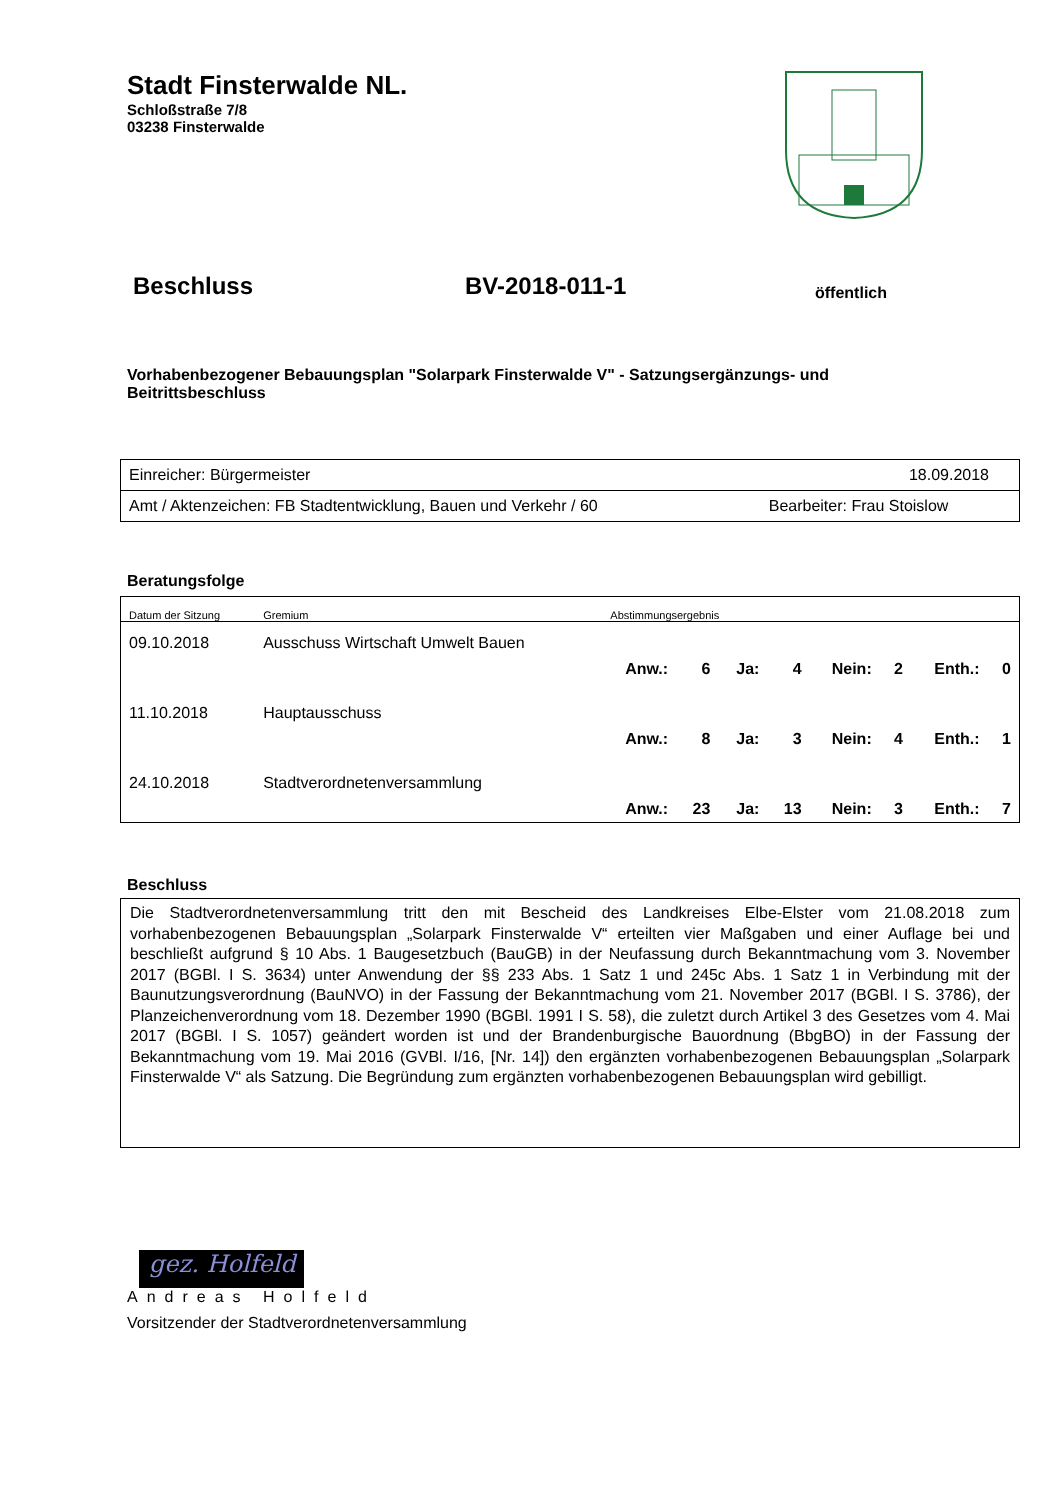Stadt Finsterwalde NL.
Schloßstraße 7/8
03238 Finsterwalde
Beschluss BV-2018-011-1 öffentlich
Vorhabenbezogener Bebauungsplan "Solarpark Finsterwalde V" - Satzungsergänzungs- und Beitrittsbeschluss
| Einreicher: Bürgermeister | 18.09.2018 |
| Amt / Aktenzeichen: FB Stadtentwicklung, Bauen und Verkehr / 60 | Bearbeiter: Frau Stoislow |
Beratungsfolge
| Datum der Sitzung | Gremium | Abstimmungsergebnis | | | | | | | |
| --- | --- | --- | --- | --- | --- | --- | --- | --- | --- |
| 09.10.2018 | Ausschuss Wirtschaft Umwelt Bauen | | | | | | | | |
| | | Anw.: | 6 | Ja: | 4 | Nein: | 2 | Enth.: | 0 |
| 11.10.2018 | Hauptausschuss | | | | | | | | |
| | | Anw.: | 8 | Ja: | 3 | Nein: | 4 | Enth.: | 1 |
| 24.10.2018 | Stadtverordnetenversammlung | | | | | | | | |
| | | Anw.: | 23 | Ja: | 13 | Nein: | 3 | Enth.: | 7 |
Beschluss
Die Stadtverordnetenversammlung tritt den mit Bescheid des Landkreises Elbe-Elster vom 21.08.2018 zum vorhabenbezogenen Bebauungsplan „Solarpark Finsterwalde V“ erteilten vier Maßgaben und einer Auflage bei und beschließt aufgrund § 10 Abs. 1 Baugesetzbuch (BauGB) in der Neufassung durch Bekanntmachung vom 3. November 2017 (BGBl. I S. 3634) unter Anwendung der §§ 233 Abs. 1 Satz 1 und 245c Abs. 1 Satz 1 in Verbindung mit der Baunutzungsverordnung (BauNVO) in der Fassung der Bekanntmachung vom 21. November 2017 (BGBl. I S. 3786), der Planzeichenverordnung vom 18. Dezember 1990 (BGBl. 1991 I S. 58), die zuletzt durch Artikel 3 des Gesetzes vom 4. Mai 2017 (BGBl. I S. 1057) geändert worden ist und der Brandenburgische Bauordnung (BbgBO) in der Fassung der Bekanntmachung vom 19. Mai 2016 (GVBl. I/16, [Nr. 14]) den ergänzten vorhabenbezogenen Bebauungsplan „Solarpark Finsterwalde V“ als Satzung. Die Begründung zum ergänzten vorhabenbezogenen Bebauungsplan wird gebilligt.
gez. Holfeld
Andreas Holfeld
Vorsitzender der Stadtverordnetenversammlung